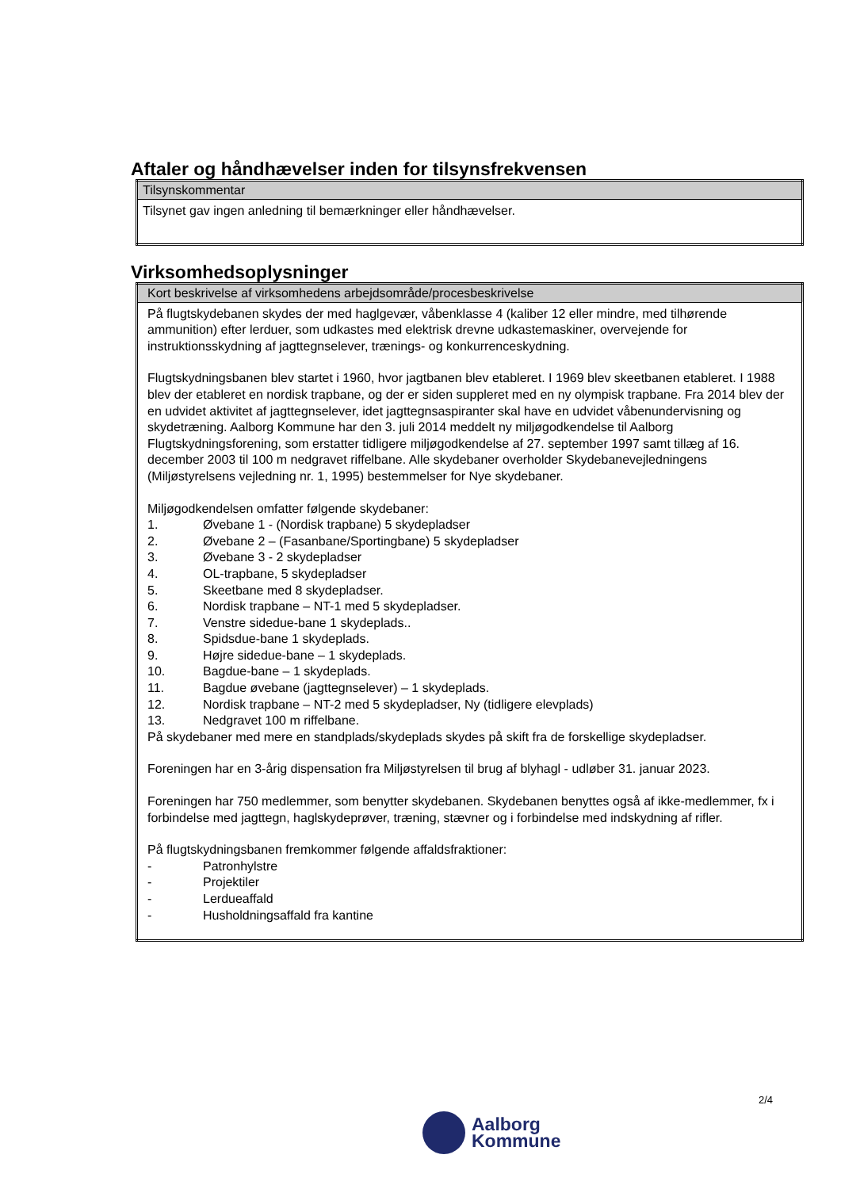Aftaler og håndhævelser inden for tilsynsfrekvensen
| Tilsynskommentar |
| --- |
| Tilsynet gav ingen anledning til bemærkninger eller håndhævelser. |
Virksomhedsoplysninger
| Kort beskrivelse af virksomhedens arbejdsområde/procesbeskrivelse |
| --- |
| På flugtskydebanen skydes der med haglgevær, våbenklasse 4 (kaliber 12 eller mindre, med tilhørende ammunition) efter lerduer, som udkastes med elektrisk drevne udkastemaskiner, overvejende for instruktionsskydning af jagttegnselever, trænings- og konkurrenceskydning. Flugtskydningsbanen blev startet i 1960, hvor jagtbanen blev etableret. I 1969 blev skeetbanen etableret. I 1988 blev der etableret en nordisk trapbane, og der er siden suppleret med en ny olympisk trapbane. Fra 2014 blev der en udvidet aktivitet af jagttegnselever, idet jagttegnsaspiranter skal have en udvidet våbenundervisning og skydetræning. Aalborg Kommune har den 3. juli 2014 meddelt ny miljøgodkendelse til Aalborg Flugtskydningsforening, som erstatter tidligere miljøgodkendelse af 27. september 1997 samt tillæg af 16. december 2003 til 100 m nedgravet riffelbane. Alle skydebaner overholder Skydebanevejledningens (Miljøstyrelsens vejledning nr. 1, 1995) bestemmelser for Nye skydebaner. Miljøgodkendelsen omfatter følgende skydebaner: 1. Øvebane 1 - (Nordisk trapbane) 5 skydepladser 2. Øvebane 2 – (Fasanbane/Sportingbane) 5 skydepladser 3. Øvebane 3 - 2 skydepladser 4. OL-trapbane, 5 skydepladser 5. Skeetbane med 8 skydepladser. 6. Nordisk trapbane – NT-1 med 5 skydepladser. 7. Venstre sidedue-bane 1 skydeplads.. 8. Spidsdue-bane 1 skydeplads. 9. Højre sidedue-bane – 1 skydeplads. 10. Bagdue-bane – 1 skydeplads. 11. Bagdue øvebane (jagttegnselever) – 1 skydeplads. 12. Nordisk trapbane – NT-2 med 5 skydepladser, Ny (tidligere elevplads) 13. Nedgravet 100 m riffelbane. På skydebaner med mere en standplads/skydeplads skydes på skift fra de forskellige skydepladser. Foreningen har en 3-årig dispensation fra Miljøstyrelsen til brug af blyhagl - udløber 31. januar 2023. Foreningen har 750 medlemmer, som benytter skydebanen. Skydebanen benyttes også af ikke-medlemmer, fx i forbindelse med jagttegn, haglskydeprøver, træning, stævner og i forbindelse med indskydning af rifler. På flugtskydningsbanen fremkommer følgende affaldsfraktioner: - Patronhylstre - Projektiler - Lerdueaffald - Husholdningsaffald fra kantine |
2/4
Aalborg
Kommune